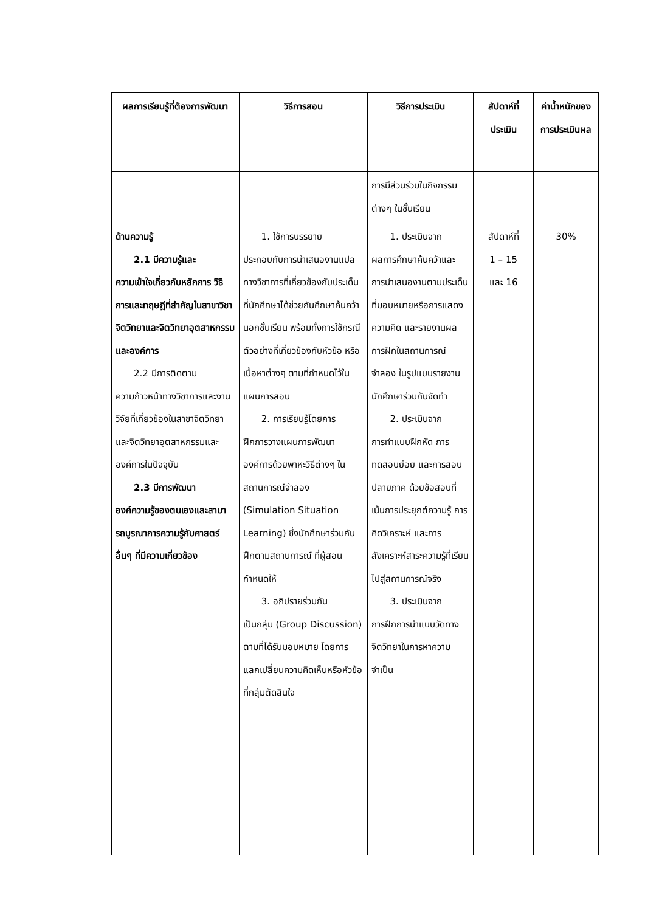| ผลการเรียนรู้ที่ต้องการพัฒนา | วิธีการสอน | วิธีการประเมิน | สัปดาห์ที่ประเมิน | ค่าน้ำหนักของการประเมินผล |
| --- | --- | --- | --- | --- |
| | | การมีส่วนร่วมในกิจกรรมต่างๆ ในชั้นเรียน | | |
| ด้านความรู้ 2.1 มีความรู้และ ความเข้าใจเกี่ยวกับหลักการ วิธีการและทฤษฎีที่สำคัญในสาขาวิชาจิตวิทยาและจิตวิทยาอุตสาหกรรมและองค์การ 2.2 มีการติดตาม ความก้าวหน้าทางวิชาการและงานวิจัยที่เกี่ยวข้องในสาขาจิตวิทยาและจิตวิทยาอุตสาหกรรมและองค์การในปัจจุบัน 2.3 มีการพัฒนา องค์ความรู้ของตนเองและสามารถบูรณาการความรู้กับศาสตร์อื่นๆ ที่มีความเกี่ยวข้อง | 1. ใช้การบรรยาย ประกอบกับการนำเสนองานแปลทางวิชาการที่เกี่ยวข้องกับประเด็นที่นักศึกษาได้ช่วยกันศึกษาค้นคว้านอกชั้นเรียน พร้อมทั้งการใช้กรณีตัวอย่างที่เกี่ยวข้องกับหัวข้อ หรือเนื้อหาต่างๆ ตามที่กำหนดไว้ในแผนการสอน 2. การเรียนรู้โดยการ ฝึกการวางแผนการพัฒนาองค์การด้วยพาหะวิธีต่างๆ ในสถานการณ์จำลอง (Simulation Situation Learning) ซึ่งนักศึกษาร่วมกัน ฝึกตามสถานการณ์ ที่ผู้สอนกำหนดให้ 3. อภิปรายร่วมกัน เป็นกลุ่ม (Group Discussion) ตามที่ได้รับมอบหมาย โดยการแลกเปลี่ยนความคิดเห็นหรือหัวข้อที่กลุ่มตัดสินใจ | 1. ประเมินจาก ผลการศึกษาค้นคว้าและการนำเสนองานตามประเด็นที่มอบหมายหรือการแสดงความคิด และรายงานผลการฝึกในสถานการณ์จำลอง ในรูปแบบรายงานนักศึกษาร่วมกันจัดทำ 2. ประเมินจาก การทำแบบฝึกหัด การทดสอบย่อย และการสอบปลายภาค ด้วยข้อสอบที่เน้นการประยุกต์ความรู้ การคิดวิเคราะห์ และการสังเคราะห์สาระความรู้ที่เรียนไปสู่สถานการณ์จริง 3. ประเมินจาก การฝึกการนำแบบวัดทาง จิตวิทยาในการหาความจำเป็น | สัปดาห์ที่ 1 – 15 และ 16 | 30% |